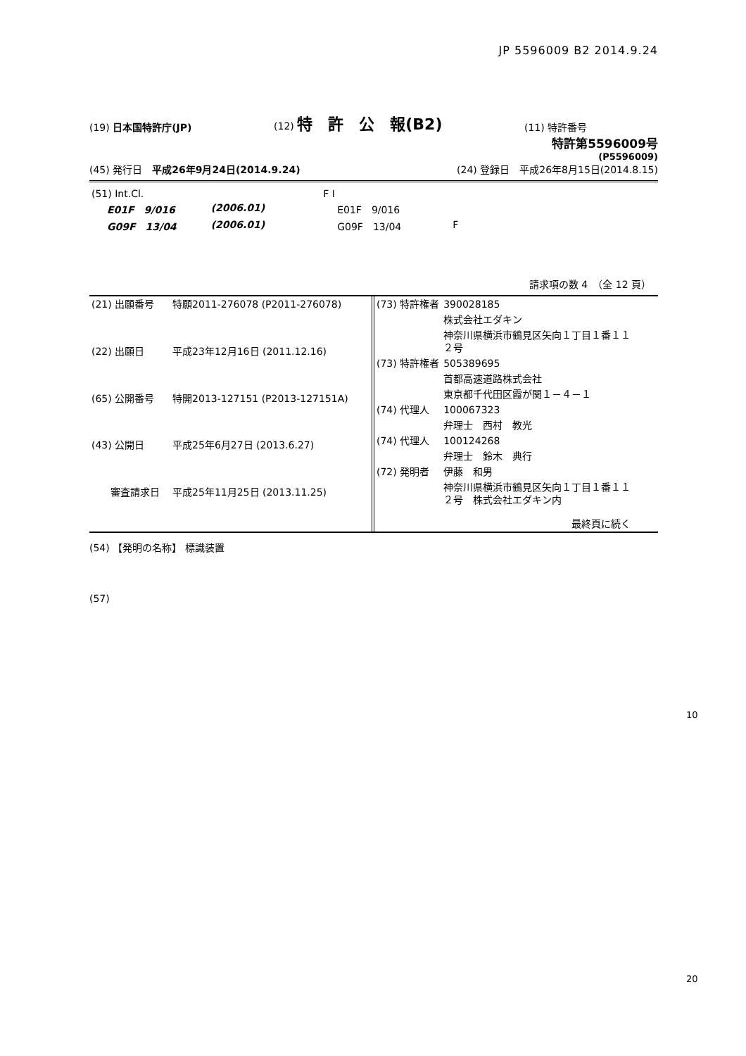JP 5596009 B2 2014.9.24
(19) 日本国特許庁(JP)
(12) 特　許　公　報(B2)
(11) 特許番号
特許第5596009号
(P5596009)
(45) 発行日　平成26年9月24日(2014.9.24)
(24) 登録日　平成26年8月15日(2014.8.15)
| (51) Int.Cl. | | | F I | | |
| E01F 9/016 | | (2006.01) | E01F 9/016 | | |
| G09F 13/04 | | (2006.01) | G09F 13/04 | F | |
請求項の数 4　（全 12 頁）
| (21) 出願番号 | 特願2011-276078 (P2011-276078) |
| (22) 出願日 | 平成23年12月16日 (2011.12.16) |
| (65) 公開番号 | 特開2013-127151 (P2013-127151A) |
| (43) 公開日 | 平成25年6月27日 (2013.6.27) |
| 審査請求日 | 平成25年11月25日 (2013.11.25) |
| (73) 特許権者 | 390028185 |
| | 株式会社エダキン |
| | 神奈川県横浜市鶴見区矢向１丁目１番１１ ２号 |
| (73) 特許権者 | 505389695 |
| | 首都高速道路株式会社 |
| | 東京都千代田区霞が関１－４－１ |
| (74) 代理人 | 100067323 |
| | 弁理士 西村 教光 |
| (74) 代理人 | 100124268 |
| | 弁理士 鈴木 典行 |
| (72) 発明者 | 伊藤 和男 |
| | 神奈川県横浜市鶴見区矢向１丁目１番１１ ２号 株式会社エダキン内 |
| | 最終頁に続く |
(54) 【発明の名称】 標識装置
(57)
10
20